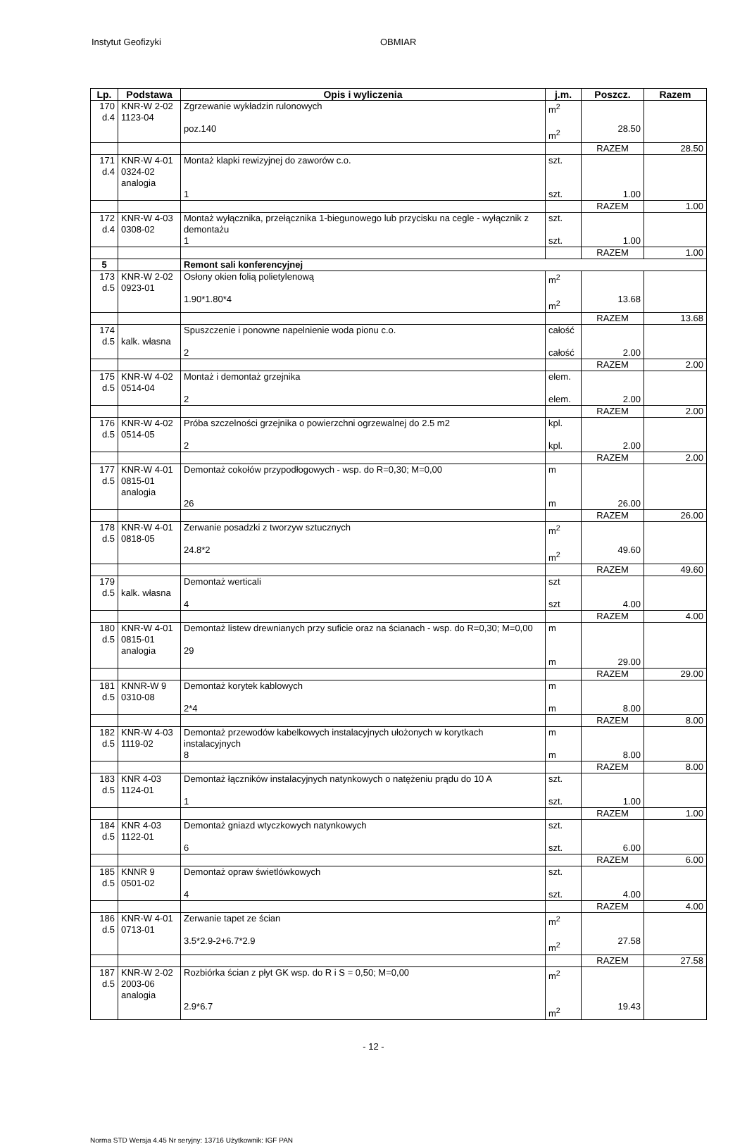Instytut Geofizyki OBMIAR
| Lp. | Podstawa | Opis i wyliczenia | j.m. | Poszcz. | Razem |
| --- | --- | --- | --- | --- | --- |
| 170 d.4 | KNR-W 2-02 1123-04 | Zgrzewanie wykładzin rulonowych poz.140 | m<sup>2</sup> m<sup>2</sup> | 28.50 | |
| | | | | RAZEM | 28.50 |
| 171 d.4 | KNR-W 4-01 0324-02 analogia | Montaż klapki rewizyjnej do zaworów c.o. 1 | szt. szt. | 1.00 | |
| | | | | RAZEM | 1.00 |
| 172 d.4 | KNR-W 4-03 0308-02 | Montaż wyłącznika, przełącznika 1-biegunowego lub przycisku na cegle - wyłącznik z demontażu 1 | szt. szt. | 1.00 | |
| | | | | RAZEM | 1.00 |
| 5 | | Remont sali konferencyjnej | | | |
| 173 d.5 | KNR-W 2-02 0923-01 | Osłony okien folią polietylenową 1.90*1.80*4 | m<sup>2</sup> m<sup>2</sup> | 13.68 | |
| | | | | RAZEM | 13.68 |
| 174 d.5 | kalk. własna | Spuszczenie i ponowne napelnienie woda pionu c.o. 2 | całość całość | 2.00 | |
| | | | | RAZEM | 2.00 |
| 175 d.5 | KNR-W 4-02 0514-04 | Montaż i demontaż grzejnika 2 | elem. elem. | 2.00 | |
| | | | | RAZEM | 2.00 |
| 176 d.5 | KNR-W 4-02 0514-05 | Próba szczelności grzejnika o powierzchni ogrzewalnej do 2.5 m2 2 | kpl. kpl. | 2.00 | |
| | | | | RAZEM | 2.00 |
| 177 d.5 | KNR-W 4-01 0815-01 analogia | Demontaż cokołów przypodłogowych - wsp. do R=0,30; M=0,00 26 | m m | 26.00 | |
| | | | | RAZEM | 26.00 |
| 178 d.5 | KNR-W 4-01 0818-05 | Zerwanie posadzki z tworzyw sztucznych 24.8*2 | m<sup>2</sup> m<sup>2</sup> | 49.60 | |
| | | | | RAZEM | 49.60 |
| 179 d.5 | kalk. własna | Demontaż werticali 4 | szt szt | 4.00 | |
| | | | | RAZEM | 4.00 |
| 180 d.5 | KNR-W 4-01 0815-01 analogia | Demontaż listew drewnianych przy suficie oraz na ścianach - wsp. do R=0,30; M=0,00 29 | m m | 29.00 | |
| | | | | RAZEM | 29.00 |
| 181 d.5 | KNNR-W 9 0310-08 | Demontaż korytek kablowych 2*4 | m m | 8.00 | |
| | | | | RAZEM | 8.00 |
| 182 d.5 | KNR-W 4-03 1119-02 | Demontaż przewodów kabelkowych instalacyjnych ułożonych w korytkach instalacyjnych 8 | m m | 8.00 | |
| | | | | RAZEM | 8.00 |
| 183 d.5 | KNR 4-03 1124-01 | Demontaż łączników instalacyjnych natynkowych o natężeniu prądu do 10 A 1 | szt. szt. | 1.00 | |
| | | | | RAZEM | 1.00 |
| 184 d.5 | KNR 4-03 1122-01 | Demontaż gniazd wtyczkowych natynkowych 6 | szt. szt. | 6.00 | |
| | | | | RAZEM | 6.00 |
| 185 d.5 | KNNR 9 0501-02 | Demontaż opraw świetlówkowych 4 | szt. szt. | 4.00 | |
| | | | | RAZEM | 4.00 |
| 186 d.5 | KNR-W 4-01 0713-01 | Zerwanie tapet ze ścian 3.5*2.9-2+6.7*2.9 | m<sup>2</sup> m<sup>2</sup> | 27.58 | |
| | | | | RAZEM | 27.58 |
| 187 d.5 | KNR-W 2-02 2003-06 analogia | Rozbiórka ścian z płyt GK wsp. do R i S = 0,50; M=0,00 2.9*6.7 | m<sup>2</sup> m<sup>2</sup> | 19.43 | |
- 12 -
Norma STD Wersja 4.45 Nr seryjny: 13716 Użytkownik: IGF PAN